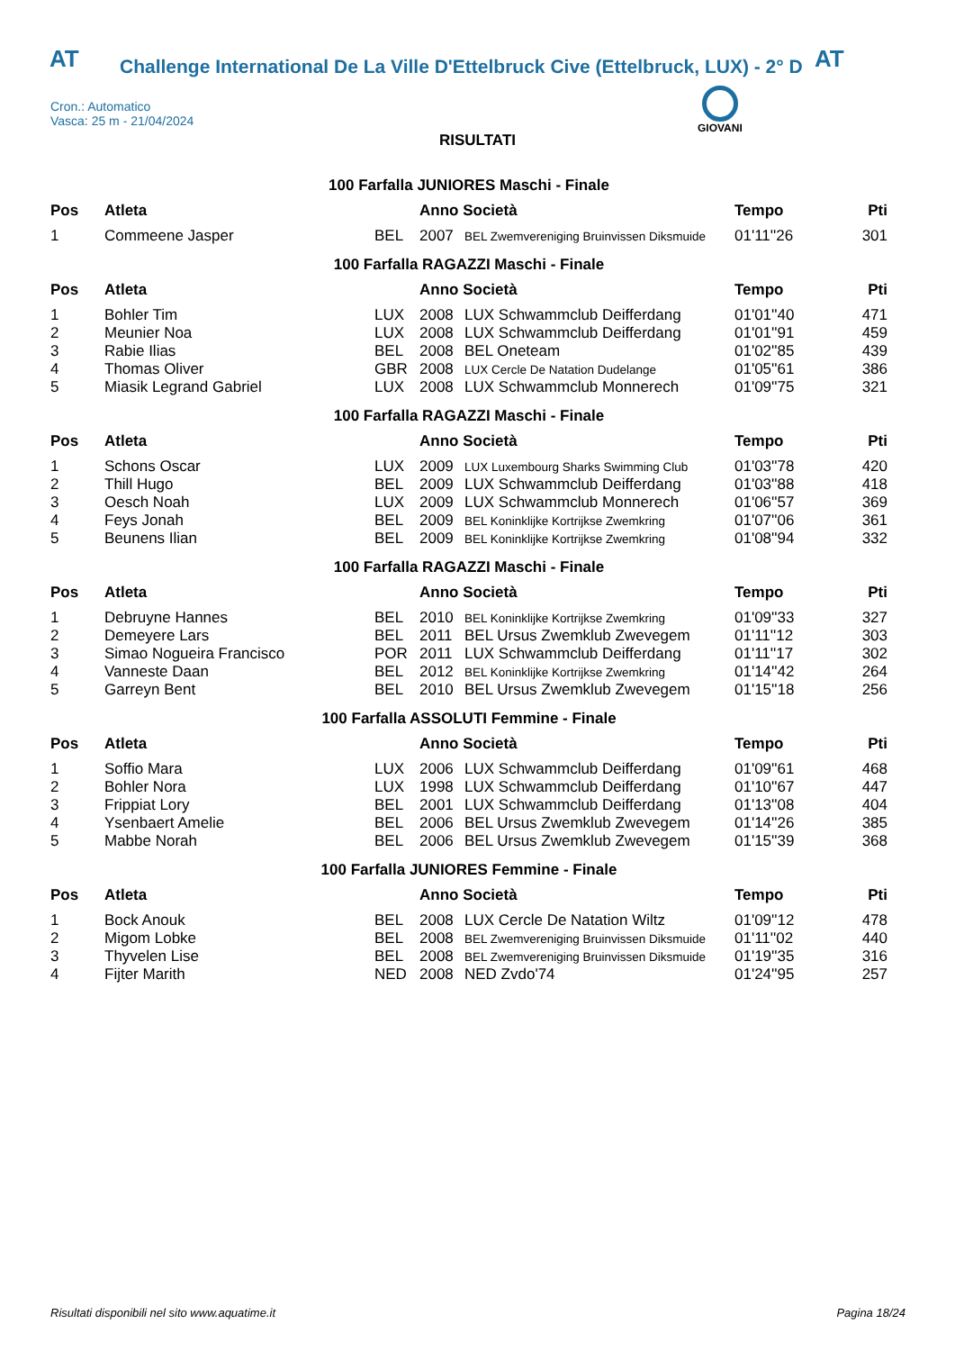AT Challenge International De La Ville D'Ettelbruck Cive (Ettelbruck, LUX) - 2° D AT
Cron.: Automatico
Vasca: 25 m - 21/04/2024
GIOVANI
RISULTATI
100 Farfalla JUNIORES Maschi - Finale
| Pos | Atleta | | Anno Società | | Tempo | Pti |
| --- | --- | --- | --- | --- | --- | --- |
| 1 | Commeene Jasper | BEL | 2007 | BEL Zwemvereniging Bruinvissen Diksmuide | 01'11''26 | 301 |
100 Farfalla RAGAZZI Maschi - Finale
| Pos | Atleta | | Anno Società | | Tempo | Pti |
| --- | --- | --- | --- | --- | --- | --- |
| 1 | Bohler Tim | LUX | 2008 | LUX Schwammclub Deifferdang | 01'01''40 | 471 |
| 2 | Meunier Noa | LUX | 2008 | LUX Schwammclub Deifferdang | 01'01''91 | 459 |
| 3 | Rabie Ilias | BEL | 2008 | BEL Oneteam | 01'02''85 | 439 |
| 4 | Thomas Oliver | GBR | 2008 | LUX Cercle De Natation Dudelange | 01'05''61 | 386 |
| 5 | Miasik Legrand Gabriel | LUX | 2008 | LUX Schwammclub Monnerech | 01'09''75 | 321 |
100 Farfalla RAGAZZI Maschi - Finale
| Pos | Atleta | | Anno Società | | Tempo | Pti |
| --- | --- | --- | --- | --- | --- | --- |
| 1 | Schons Oscar | LUX | 2009 | LUX Luxembourg Sharks Swimming Club | 01'03''78 | 420 |
| 2 | Thill Hugo | BEL | 2009 | LUX Schwammclub Deifferdang | 01'03''88 | 418 |
| 3 | Oesch Noah | LUX | 2009 | LUX Schwammclub Monnerech | 01'06''57 | 369 |
| 4 | Feys Jonah | BEL | 2009 | BEL Koninklijke Kortrijkse Zwemkring | 01'07''06 | 361 |
| 5 | Beunens Ilian | BEL | 2009 | BEL Koninklijke Kortrijkse Zwemkring | 01'08''94 | 332 |
100 Farfalla RAGAZZI Maschi - Finale
| Pos | Atleta | | Anno Società | | Tempo | Pti |
| --- | --- | --- | --- | --- | --- | --- |
| 1 | Debruyne Hannes | BEL | 2010 | BEL Koninklijke Kortrijkse Zwemkring | 01'09''33 | 327 |
| 2 | Demeyere Lars | BEL | 2011 | BEL Ursus Zwemklub Zwevegem | 01'11''12 | 303 |
| 3 | Simao Nogueira Francisco | POR | 2011 | LUX Schwammclub Deifferdang | 01'11''17 | 302 |
| 4 | Vanneste Daan | BEL | 2012 | BEL Koninklijke Kortrijkse Zwemkring | 01'14''42 | 264 |
| 5 | Garreyn Bent | BEL | 2010 | BEL Ursus Zwemklub Zwevegem | 01'15''18 | 256 |
100 Farfalla ASSOLUTI Femmine - Finale
| Pos | Atleta | | Anno Società | | Tempo | Pti |
| --- | --- | --- | --- | --- | --- | --- |
| 1 | Soffio Mara | LUX | 2006 | LUX Schwammclub Deifferdang | 01'09''61 | 468 |
| 2 | Bohler Nora | LUX | 1998 | LUX Schwammclub Deifferdang | 01'10''67 | 447 |
| 3 | Frippiat Lory | BEL | 2001 | LUX Schwammclub Deifferdang | 01'13''08 | 404 |
| 4 | Ysenbaert Amelie | BEL | 2006 | BEL Ursus Zwemklub Zwevegem | 01'14''26 | 385 |
| 5 | Mabbe Norah | BEL | 2006 | BEL Ursus Zwemklub Zwevegem | 01'15''39 | 368 |
100 Farfalla JUNIORES Femmine - Finale
| Pos | Atleta | | Anno Società | | Tempo | Pti |
| --- | --- | --- | --- | --- | --- | --- |
| 1 | Bock Anouk | BEL | 2008 | LUX Cercle De Natation Wiltz | 01'09''12 | 478 |
| 2 | Migom Lobke | BEL | 2008 | BEL Zwemvereniging Bruinvissen Diksmuide | 01'11''02 | 440 |
| 3 | Thyvelen Lise | BEL | 2008 | BEL Zwemvereniging Bruinvissen Diksmuide | 01'19''35 | 316 |
| 4 | Fijter Marith | NED | 2008 | NED Zvdo'74 | 01'24''95 | 257 |
Risultati disponibili nel sito www.aquatime.it Pagina 18/24